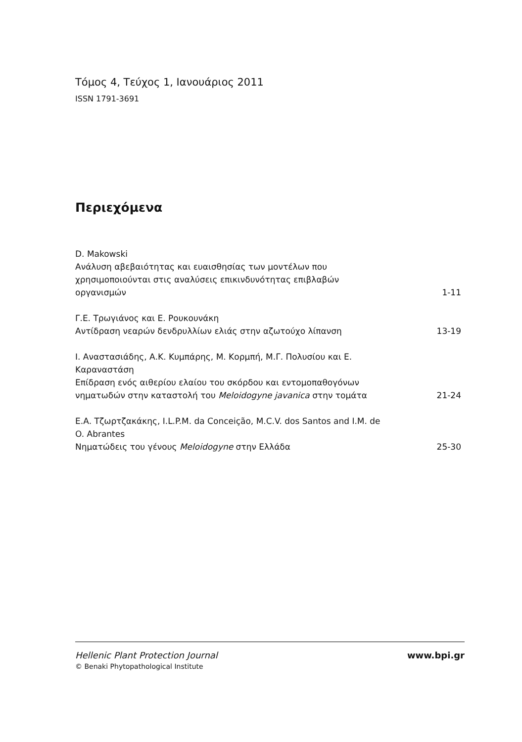Τόμος 4, Τεύχος 1, Ιανουάριος 2011
ISSN 1791-3691
Περιεχόμενα
D. Makowski
Ανάλυση αβεβαιότητας και ευαισθησίας των μοντέλων που χρησιμοποιούνται στις αναλύσεις επικινδυνότητας επιβλαβών οργανισμών
1-11
Γ.Ε. Τρωγιάνος και Ε. Ρουκουνάκη
Αντίδραση νεαρών δενδρυλλίων ελιάς στην αζωτούχο λίπανση
13-19
Ι. Αναστασιάδης, Α.Κ. Κυμπάρης, Μ. Κορμπή, Μ.Γ. Πολυσίου και Ε. Καραναστάση
Επίδραση ενός αιθερίου ελαίου του σκόρδου και εντομοπαθογόνων νηματωδών στην καταστολή του Meloidogyne javanica στην τομάτα
21-24
Ε.Α. Τζωρτζακάκης, I.L.P.M. da Conceição, M.C.V. dos Santos and I.M. de O. Abrantes
Νηματώδεις του γένους Meloidogyne στην Ελλάδα
25-30
Hellenic Plant Protection Journal
© Benaki Phytopathological Institute
www.bpi.gr